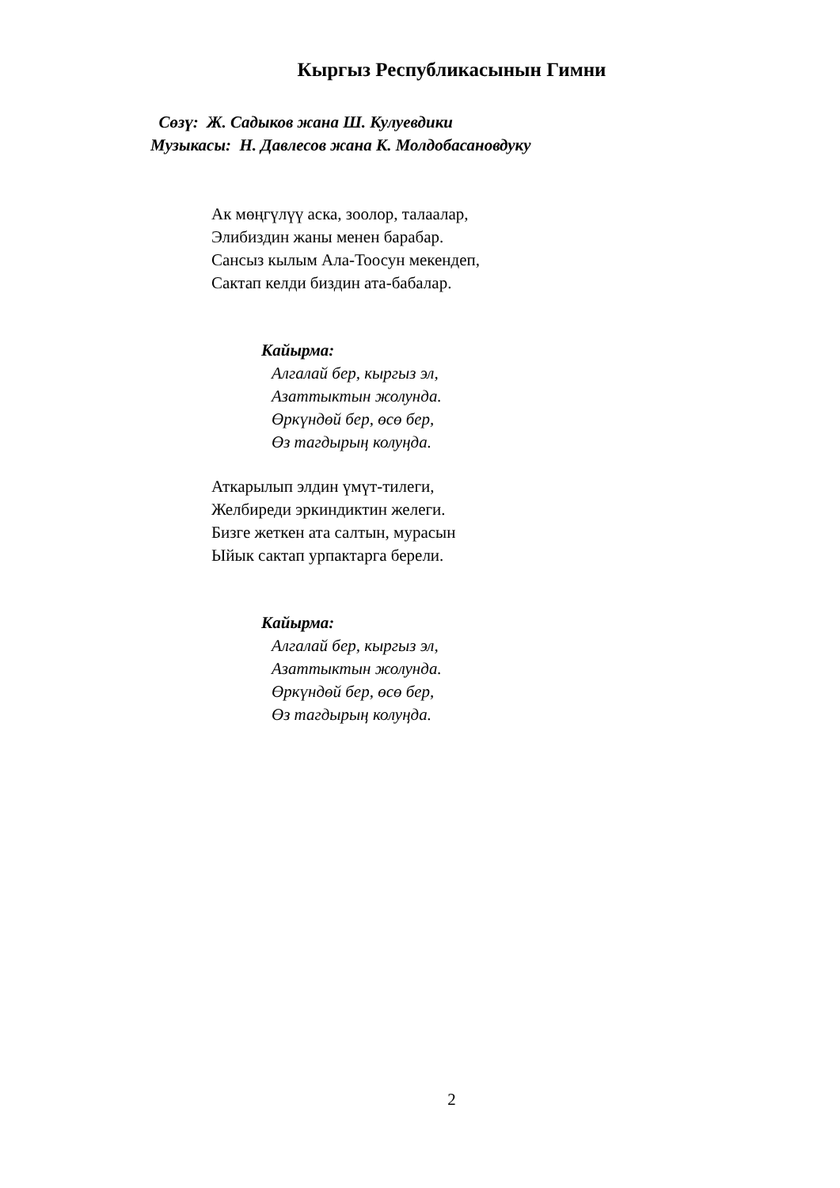Кыргыз Республикасынын Гимни
Сөзү: Ж. Садыков жана Ш. Кулуевдики
Музыкасы: Н. Давлесов жана К. Молдобасановдуку
Ак мөңгүлүү аска, зоолор, талаалар,
Элибиздин жаны менен барабар.
Сансыз кылым Ала-Тоосун мекендеп,
Сактап келди биздин ата-бабалар.
Кайырма:
Алгалай бер, кыргыз эл,
Азаттыктын жолунда.
Өркүндөй бер, өсө бер,
Өз тагдырың колуңда.
Аткарылып элдин үмүт-тилеги,
Желбиреди эркиндиктин желеги.
Бизге жеткен ата салтын, мурасын
Ыйык сактап урпактарга берели.
Кайырма:
Алгалай бер, кыргыз эл,
Азаттыктын жолунда.
Өркүндөй бер, өсө бер,
Өз тагдырың колуңда.
2